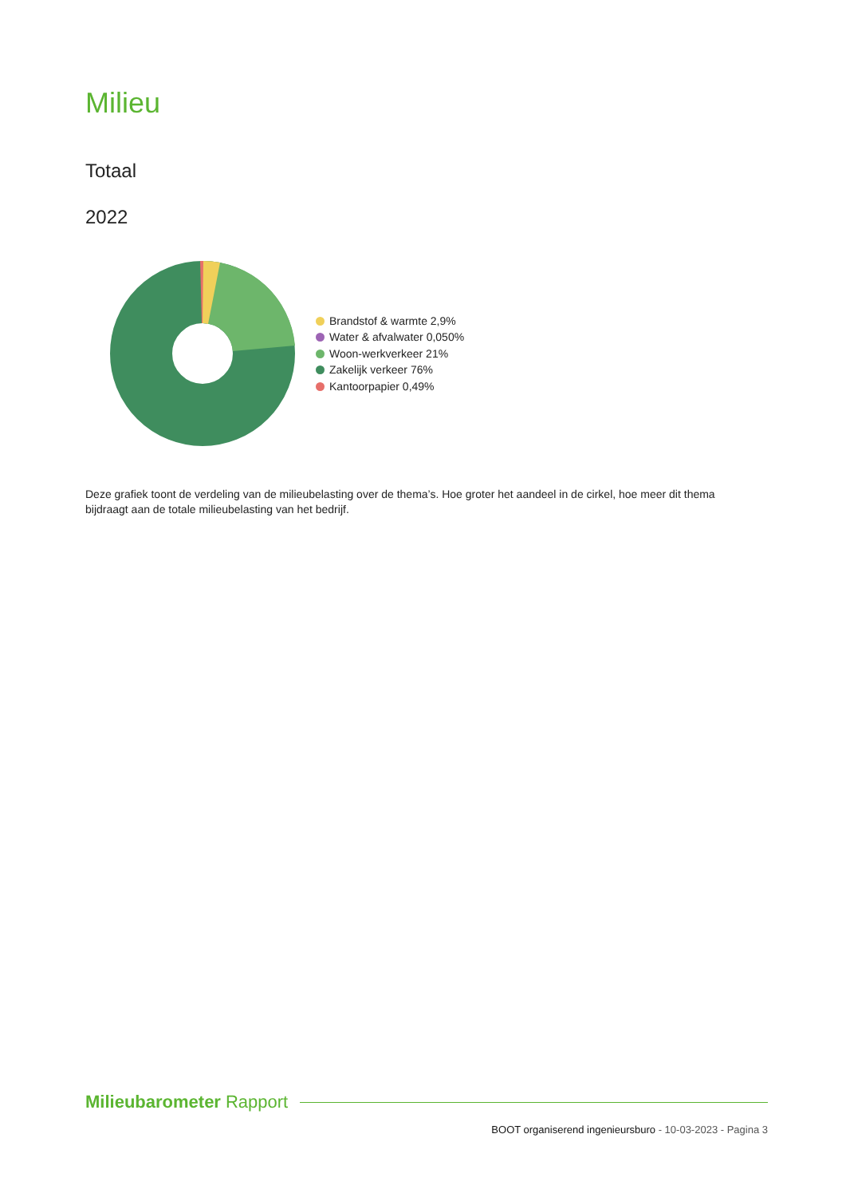Milieu
Totaal
2022
Brandstof & warmte 2,9%
Water & afvalwater 0,050%
Woon-werkverkeer 21%
Zakelijk verkeer 76%
Kantoorpapier 0,49%
Deze grafiek toont de verdeling van de milieubelasting over de thema’s. Hoe groter het aandeel in de cirkel, hoe meer dit thema bijdraagt aan de totale milieubelasting van het bedrijf.
Milieubarometer Rapport
BOOT organiserend ingenieursburo - 10-03-2023 - Pagina 3